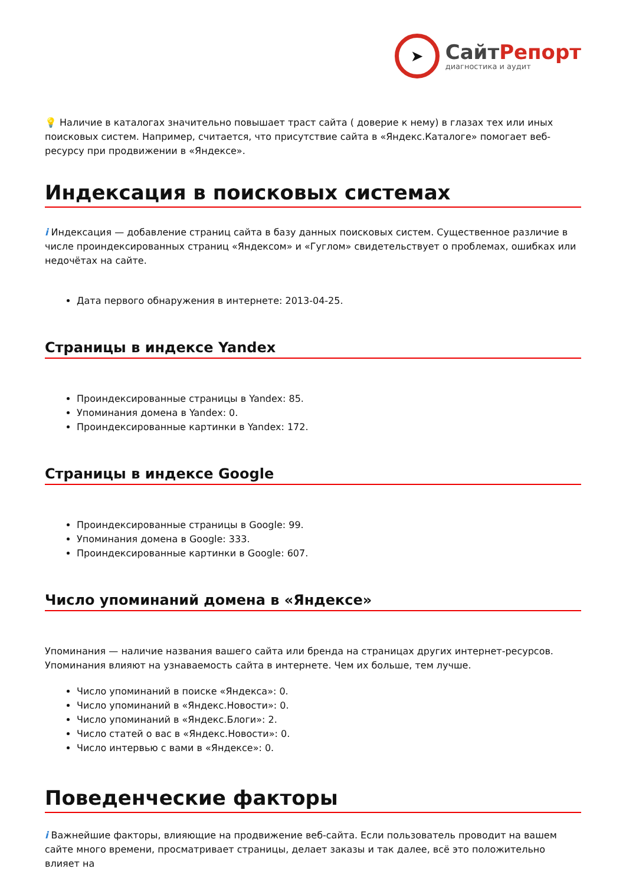➤
СайтРепорт
диагностика и аудит
💡 Наличие в каталогах значительно повышает траст сайта ( доверие к нему) в глазах тех или иных поисковых систем. Например, считается, что присутствие сайта в «Яндекс.Каталоге» помогает веб-ресурсу при продвижении в «Яндексе».
Индексация в поисковых системах
i Индексация — добавление страниц сайта в базу данных поисковых систем. Существенное различие в числе проиндексированных страниц «Яндексом» и «Гуглом» свидетельствует о проблемах, ошибках или недочётах на сайте.
Дата первого обнаружения в интернете: 2013-04-25.
Страницы в индексе Yandex
Проиндексированные страницы в Yandex: 85.
Упоминания домена в Yandex: 0.
Проиндексированные картинки в Yandex: 172.
Страницы в индексе Google
Проиндексированные страницы в Google: 99.
Упоминания домена в Google: 333.
Проиндексированные картинки в Google: 607.
Число упоминаний домена в «Яндексе»
Упоминания — наличие названия вашего сайта или бренда на страницах других интернет-ресурсов. Упоминания влияют на узнаваемость сайта в интернете. Чем их больше, тем лучше.
Число упоминаний в поиске «Яндекса»: 0.
Число упоминаний в «Яндекс.Новости»: 0.
Число упоминаний в «Яндекс.Блоги»: 2.
Число статей о вас в «Яндекс.Новости»: 0.
Число интервью с вами в «Яндексе»: 0.
Поведенческие факторы
i Важнейшие факторы, влияющие на продвижение веб-сайта. Если пользователь проводит на вашем сайте много времени, просматривает страницы, делает заказы и так далее, всё это положительно влияет на